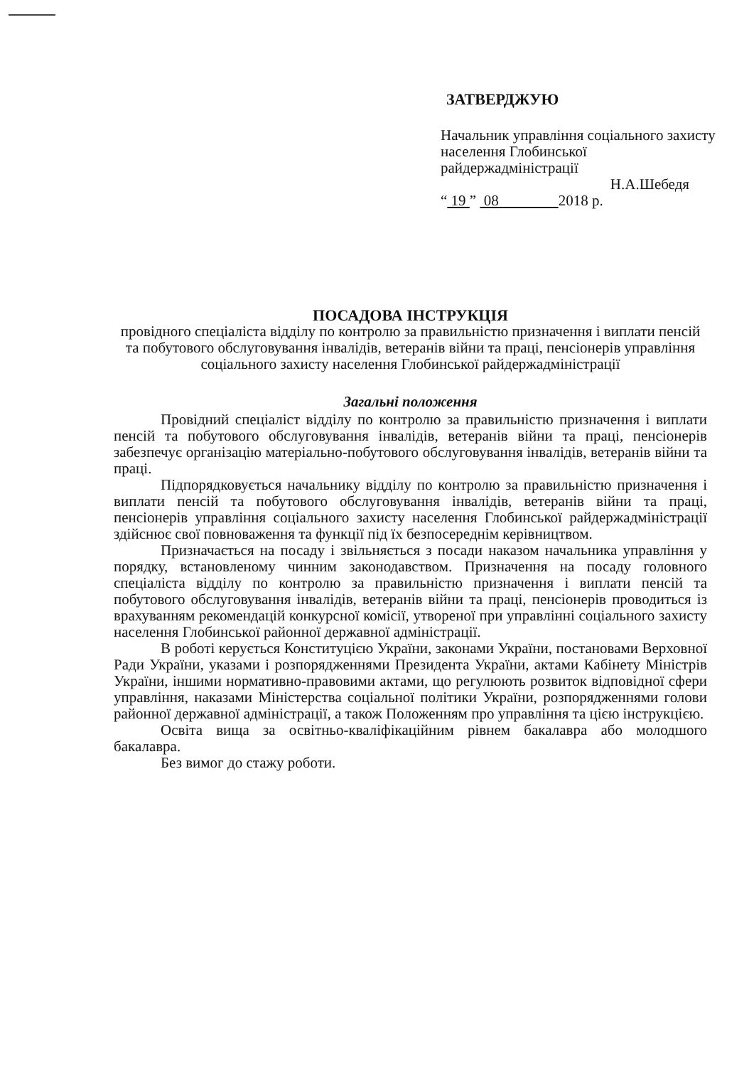ЗАТВЕРДЖУЮ
Начальник управління соціального захисту населення Глобинської райдержадміністрації
Н.А.Шебедя
“ 19 ” 08 2018 р.
ПОСАДОВА ІНСТРУКЦІЯ
провідного спеціаліста відділу по контролю за правильністю призначення і виплати пенсій та побутового обслуговування інвалідів, ветеранів війни та праці, пенсіонерів управління соціального захисту населення Глобинської райдержадміністрації
Загальні положення
Провідний спеціаліст відділу по контролю за правильністю призначення і виплати пенсій та побутового обслуговування інвалідів, ветеранів війни та праці, пенсіонерів забезпечує організацію матеріально-побутового обслуговування інвалідів, ветеранів війни та праці.
Підпорядковується начальнику відділу по контролю за правильністю призначення і виплати пенсій та побутового обслуговування інвалідів, ветеранів війни та праці, пенсіонерів управління соціального захисту населення Глобинської райдержадміністрації здійснює свої повноваження та функції під їх безпосереднім керівництвом.
Призначається на посаду і звільняється з посади наказом начальника управління у порядку, встановленому чинним законодавством. Призначення на посаду головного спеціаліста відділу по контролю за правильністю призначення і виплати пенсій та побутового обслуговування інвалідів, ветеранів війни та праці, пенсіонерів проводиться із врахуванням рекомендацій конкурсної комісії, утвореної при управлінні соціального захисту населення Глобинської районної державної адміністрації.
В роботі керується Конституцією України, законами України, постановами Верховної Ради України, указами і розпорядженнями Президента України, актами Кабінету Міністрів України, іншими нормативно-правовими актами, що регулюють розвиток відповідної сфери управління, наказами Міністерства соціальної політики України, розпорядженнями голови районної державної адміністрації, а також Положенням про управління та цією інструкцією.
Освіта вища за освітньо-кваліфікаційним рівнем бакалавра або молодшого бакалавра.
Без вимог до стажу роботи.